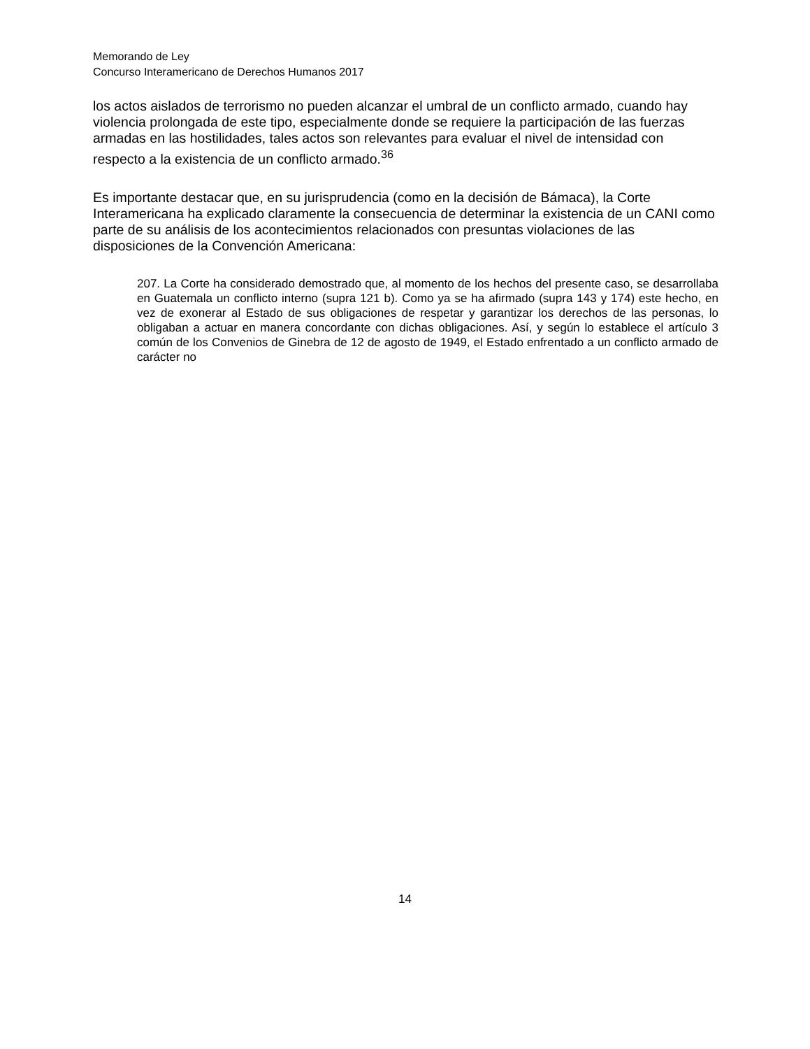Memorando de Ley
Concurso Interamericano de Derechos Humanos 2017
los actos aislados de terrorismo no pueden alcanzar el umbral de un conflicto armado, cuando hay violencia prolongada de este tipo, especialmente donde se requiere la participación de las fuerzas armadas en las hostilidades, tales actos son relevantes para evaluar el nivel de intensidad con respecto a la existencia de un conflicto armado.<sup>36</sup>
Es importante destacar que, en su jurisprudencia (como en la decisión de Bámaca), la Corte Interamericana ha explicado claramente la consecuencia de determinar la existencia de un CANI como parte de su análisis de los acontecimientos relacionados con presuntas violaciones de las disposiciones de la Convención Americana:
207. La Corte ha considerado demostrado que, al momento de los hechos del presente caso, se desarrollaba en Guatemala un conflicto interno (supra 121 b). Como ya se ha afirmado (supra 143 y 174) este hecho, en vez de exonerar al Estado de sus obligaciones de respetar y garantizar los derechos de las personas, lo obligaban a actuar en manera concordante con dichas obligaciones. Así, y según lo establece el artículo 3 común de los Convenios de Ginebra de 12 de agosto de 1949, el Estado enfrentado a un conflicto armado de carácter no
14